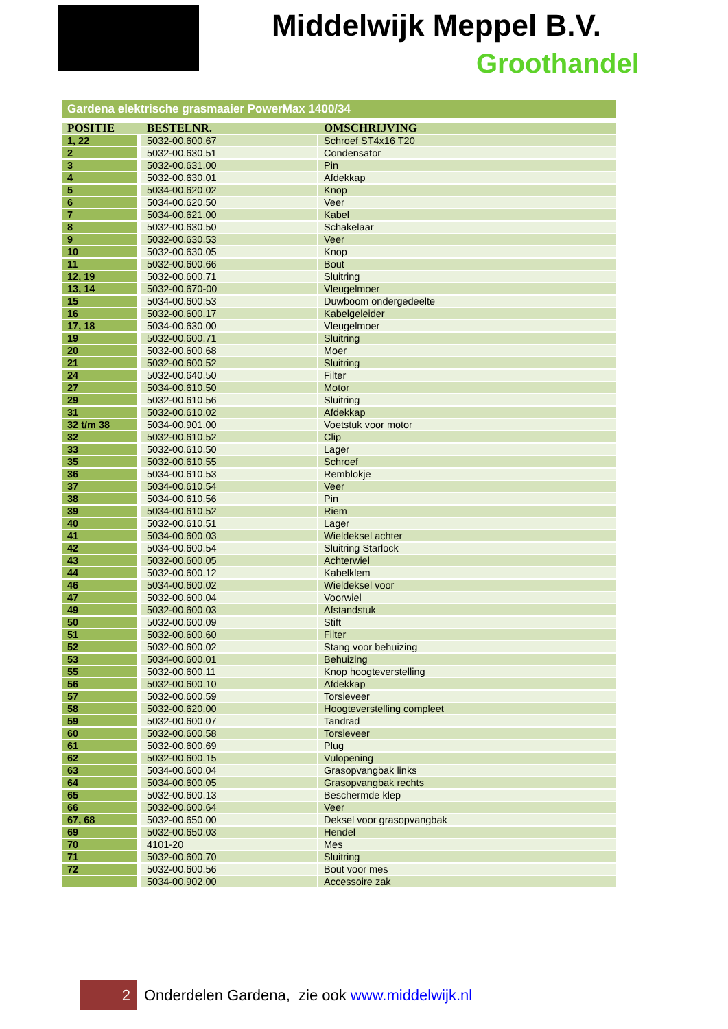Middelwijk Meppel B.V.
Groothandel
Gardena elektrische grasmaaier PowerMax 1400/34
| POSITIE | BESTELNR. | OMSCHRIJVING |
| --- | --- | --- |
| 1, 22 | 5032-00.600.67 | Schroef ST4x16 T20 |
| 2 | 5032-00.630.51 | Condensator |
| 3 | 5032-00.631.00 | Pin |
| 4 | 5032-00.630.01 | Afdekkap |
| 5 | 5034-00.620.02 | Knop |
| 6 | 5034-00.620.50 | Veer |
| 7 | 5034-00.621.00 | Kabel |
| 8 | 5032-00.630.50 | Schakelaar |
| 9 | 5032-00.630.53 | Veer |
| 10 | 5032-00.630.05 | Knop |
| 11 | 5032-00.600.66 | Bout |
| 12, 19 | 5032-00.600.71 | Sluitring |
| 13, 14 | 5032-00.670-00 | Vleugelmoer |
| 15 | 5034-00.600.53 | Duwboom ondergedeelte |
| 16 | 5032-00.600.17 | Kabelgeleider |
| 17, 18 | 5034-00.630.00 | Vleugelmoer |
| 19 | 5032-00.600.71 | Sluitring |
| 20 | 5032-00.600.68 | Moer |
| 21 | 5032-00.600.52 | Sluitring |
| 24 | 5032-00.640.50 | Filter |
| 27 | 5034-00.610.50 | Motor |
| 29 | 5032-00.610.56 | Sluitring |
| 31 | 5032-00.610.02 | Afdekkap |
| 32 t/m 38 | 5034-00.901.00 | Voetstuk voor motor |
| 32 | 5032-00.610.52 | Clip |
| 33 | 5032-00.610.50 | Lager |
| 35 | 5032-00.610.55 | Schroef |
| 36 | 5034-00.610.53 | Remblokje |
| 37 | 5034-00.610.54 | Veer |
| 38 | 5034-00.610.56 | Pin |
| 39 | 5034-00.610.52 | Riem |
| 40 | 5032-00.610.51 | Lager |
| 41 | 5034-00.600.03 | Wieldeksel achter |
| 42 | 5034-00.600.54 | Sluitring Starlock |
| 43 | 5032-00.600.05 | Achterwiel |
| 44 | 5032-00.600.12 | Kabelklem |
| 46 | 5034-00.600.02 | Wieldeksel voor |
| 47 | 5032-00.600.04 | Voorwiel |
| 49 | 5032-00.600.03 | Afstandstuk |
| 50 | 5032-00.600.09 | Stift |
| 51 | 5032-00.600.60 | Filter |
| 52 | 5032-00.600.02 | Stang voor behuizing |
| 53 | 5034-00.600.01 | Behuizing |
| 55 | 5032-00.600.11 | Knop hoogteverstelling |
| 56 | 5032-00.600.10 | Afdekkap |
| 57 | 5032-00.600.59 | Torsieveer |
| 58 | 5032-00.620.00 | Hoogteverstelling compleet |
| 59 | 5032-00.600.07 | Tandrad |
| 60 | 5032-00.600.58 | Torsieveer |
| 61 | 5032-00.600.69 | Plug |
| 62 | 5032-00.600.15 | Vulopening |
| 63 | 5034-00.600.04 | Grasopvangbak links |
| 64 | 5034-00.600.05 | Grasopvangbak rechts |
| 65 | 5032-00.600.13 | Beschermde klep |
| 66 | 5032-00.600.64 | Veer |
| 67, 68 | 5032-00.650.00 | Deksel voor grasopvangbak |
| 69 | 5032-00.650.03 | Hendel |
| 70 | 4101-20 | Mes |
| 71 | 5032-00.600.70 | Sluitring |
| 72 | 5032-00.600.56 | Bout voor mes |
| | 5034-00.902.00 | Accessoire zak |
2
Onderdelen Gardena, zie ook www.middelwijk.nl